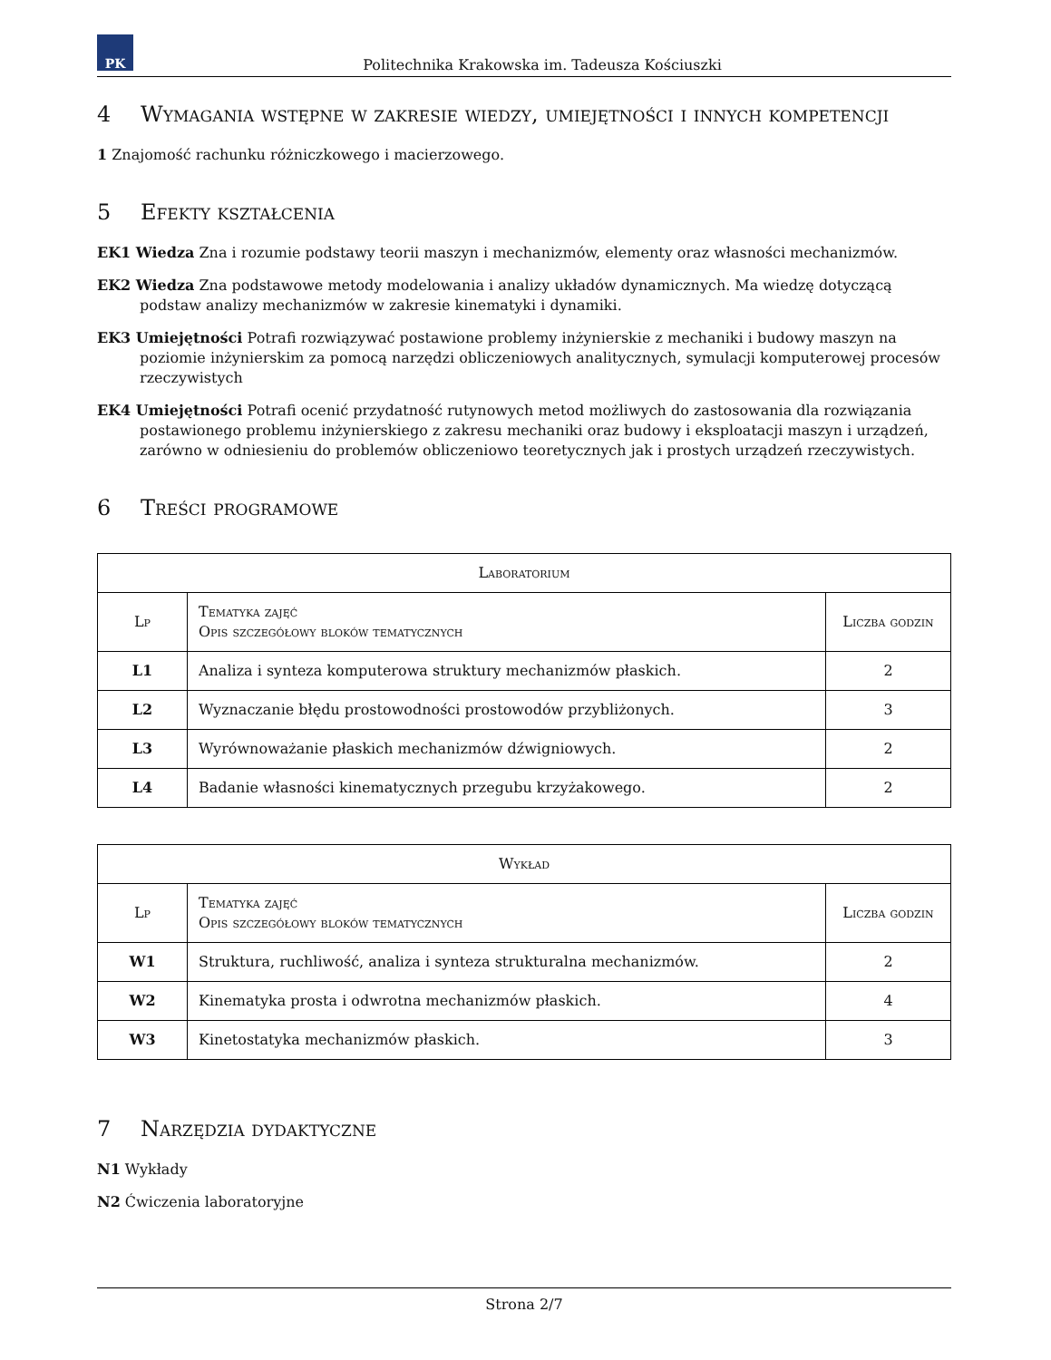PK
Politechnika Krakowska im. Tadeusza Kościuszki
4 Wymagania wstępne w zakresie wiedzy, umiejętności i innych kompetencji
1 Znajomość rachunku różniczkowego i macierzowego.
5 Efekty kształcenia
EK1 Wiedza Zna i rozumie podstawy teorii maszyn i mechanizmów, elementy oraz własności mechanizmów.
EK2 Wiedza Zna podstawowe metody modelowania i analizy układów dynamicznych. Ma wiedzę dotyczącą podstaw analizy mechanizmów w zakresie kinematyki i dynamiki.
EK3 Umiejętności Potrafi rozwiązywać postawione problemy inżynierskie z mechaniki i budowy maszyn na poziomie inżynierskim za pomocą narzędzi obliczeniowych analitycznych, symulacji komputerowej procesów rzeczywistych
EK4 Umiejętności Potrafi ocenić przydatność rutynowych metod możliwych do zastosowania dla rozwiązania postawionego problemu inżynierskiego z zakresu mechaniki oraz budowy i eksploatacji maszyn i urządzeń, zarówno w odniesieniu do problemów obliczeniowo teoretycznych jak i prostych urządzeń rzeczywistych.
6 Treści programowe
| Laboratorium | | |
| --- | --- | --- |
| Lp | Tematyka zajęć Opis szczegółowy bloków tematycznych | Liczba godzin |
| L1 | Analiza i synteza komputerowa struktury mechanizmów płaskich. | 2 |
| L2 | Wyznaczanie błędu prostowodności prostowodów przybliżonych. | 3 |
| L3 | Wyrównoważanie płaskich mechanizmów dźwigniowych. | 2 |
| L4 | Badanie własności kinematycznych przegubu krzyżakowego. | 2 |
| Wykład | | |
| --- | --- | --- |
| Lp | Tematyka zajęć Opis szczegółowy bloków tematycznych | Liczba godzin |
| W1 | Struktura, ruchliwość, analiza i synteza strukturalna mechanizmów. | 2 |
| W2 | Kinematyka prosta i odwrotna mechanizmów płaskich. | 4 |
| W3 | Kinetostatyka mechanizmów płaskich. | 3 |
7 Narzędzia dydaktyczne
N1 Wykłady
N2 Ćwiczenia laboratoryjne
Strona 2/7